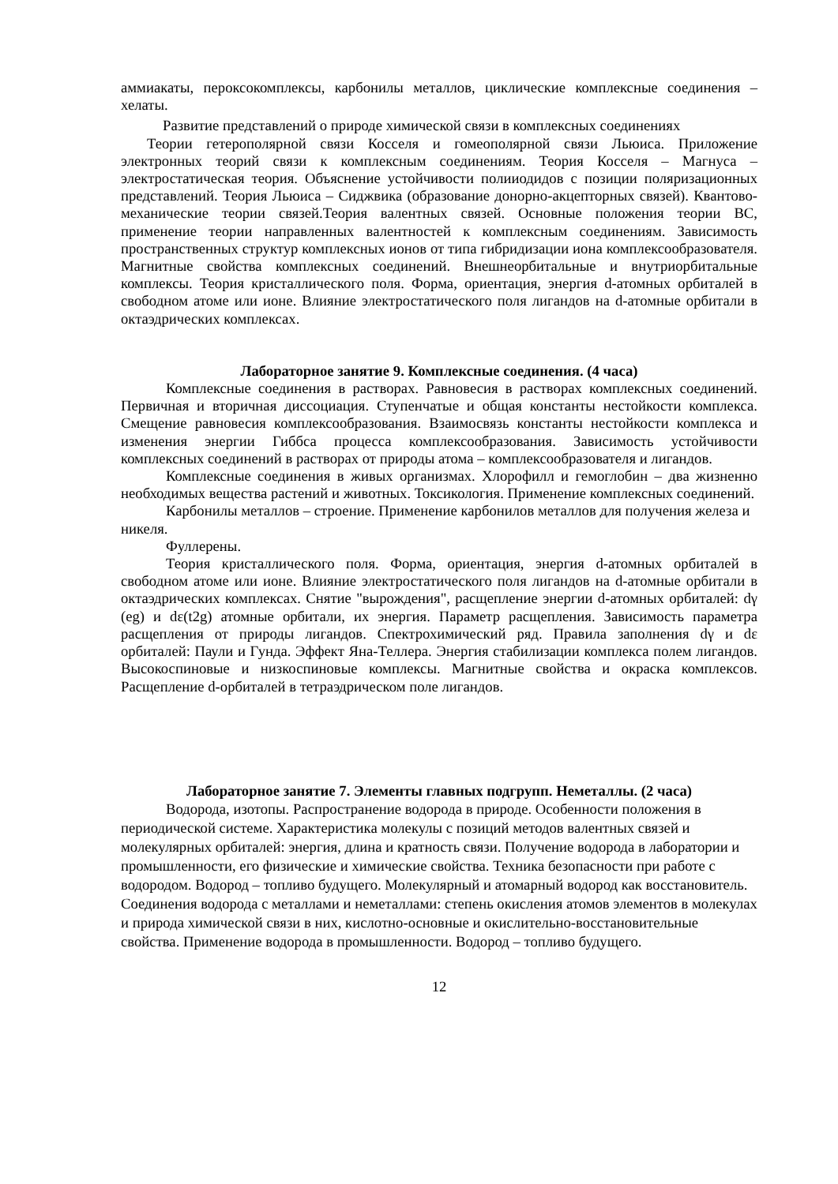аммиакаты, пероксокомплексы, карбонилы металлов, циклические комплексные соединения – хелаты.
Развитие представлений о природе химической связи в комплексных соединениях
Теории гетерополярной связи Косселя и гомеополярной связи Льюиса. Приложение электронных теорий связи к комплексным соединениям. Теория Косселя – Магнуса – электростатическая теория. Объяснение устойчивости полииодидов с позиции поляризационных представлений. Теория Льюиса – Сиджвика (образование донорно-акцепторных связей). Квантово-механические теории связей.Теория валентных связей. Основные положения теории ВС, применение теории направленных валентностей к комплексным соединениям. Зависимость пространственных структур комплексных ионов от типа гибридизации иона комплексообразователя. Магнитные свойства комплексных соединений. Внешнеорбитальные и внутриорбитальные комплексы. Теория кристаллического поля. Форма, ориентация, энергия d-атомных орбиталей в свободном атоме или ионе. Влияние электростатического поля лигандов на d-атомные орбитали в октаэдрических комплексах.
Лабораторное занятие 9. Комплексные соединения. (4 часа)
Комплексные соединения в растворах. Равновесия в растворах комплексных соединений. Первичная и вторичная диссоциация. Ступенчатые и общая константы нестойкости комплекса. Смещение равновесия комплексообразования. Взаимосвязь константы нестойкости комплекса и изменения энергии Гиббса процесса комплексообразования. Зависимость устойчивости комплексных соединений в растворах от природы атома – комплексообразователя и лигандов.
Комплексные соединения в живых организмах. Хлорофилл и гемоглобин – два жизненно необходимых вещества растений и животных. Токсикология. Применение комплексных соединений.
Карбонилы металлов – строение. Применение карбонилов металлов для получения железа и никеля.
Фуллерены.
Теория кристаллического поля. Форма, ориентация, энергия d-атомных орбиталей в свободном атоме или ионе. Влияние электростатического поля лигандов на d-атомные орбитали в октаэдрических комплексах. Снятие "вырождения", расщепление энергии d-атомных орбиталей: dγ (eg) и dε(t2g) атомные орбитали, их энергия. Параметр расщепления. Зависимость параметра расщепления от природы лигандов. Спектрохимический ряд. Правила заполнения dγ и dε орбиталей: Паули и Гунда. Эффект Яна-Теллера. Энергия стабилизации комплекса полем лигандов. Высокоспиновые и низкоспиновые комплексы. Магнитные свойства и окраска комплексов. Расщепление d-орбиталей в тетраэдрическом поле лигандов.
Лабораторное занятие 7. Элементы главных подгрупп. Неметаллы. (2 часа)
Водорода, изотопы. Распространение водорода в природе. Особенности положения в периодической системе. Характеристика молекулы с позиций методов валентных связей и молекулярных орбиталей: энергия, длина и кратность связи. Получение водорода в лаборатории и промышленности, его физические и химические свойства. Техника безопасности при работе с водородом. Водород – топливо будущего. Молекулярный и атомарный водород как восстановитель. Соединения водорода с металлами и неметаллами: степень окисления атомов элементов в молекулах и природа химической связи в них, кислотно-основные и окислительно-восстановительные свойства. Применение водорода в промышленности. Водород – топливо будущего.
12